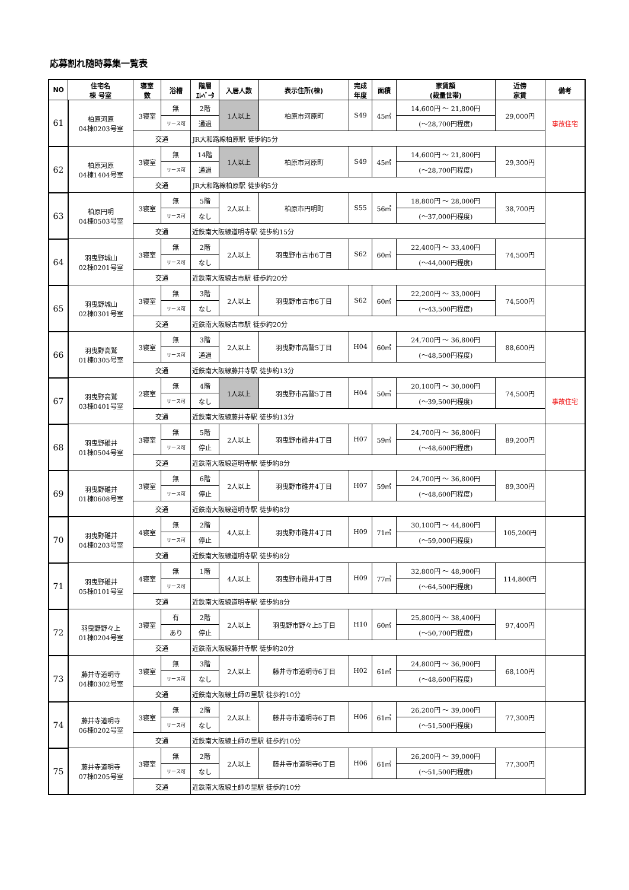応募割れ随時募集一覧表
| NO | 住宅名 棟 号室 | 寝室 数 | 浴槽 | 階層 ｴﾚﾍﾞｰﾀ | 入居人数 | 表示住所(棟) | 完成 年度 | 面積 | 家賃額 (裁量世帯) | 近傍 家賃 | 備考 |
| --- | --- | --- | --- | --- | --- | --- | --- | --- | --- | --- | --- |
| 61 | 柏原河原 04棟0203号室 | 3寝室 | 無 | 2階 | 1人以上 | 柏原市河原町 | S49 | 45㎡ | 14,600円 ～ 21,800円 | 29,000円 | 事故住宅 |
| | | | リース可 | 通過 | | | | | (～28,700円程度) | | |
| | | 交通 | | JR大和路線柏原駅 徒歩約5分 | | | | | | | |
| 62 | 柏原河原 04棟1404号室 | 3寝室 | 無 | 14階 | 1人以上 | 柏原市河原町 | S49 | 45㎡ | 14,600円 ～ 21,800円 | 29,300円 | |
| | | | リース可 | 通過 | | | | | (～28,700円程度) | | |
| | | 交通 | | JR大和路線柏原駅 徒歩約5分 | | | | | | | |
| 63 | 柏原円明 04棟0503号室 | 3寝室 | 無 | 5階 | 2人以上 | 柏原市円明町 | S55 | 56㎡ | 18,800円 ～ 28,000円 | 38,700円 | |
| | | | リース可 | なし | | | | | (～37,000円程度) | | |
| | | 交通 | | 近鉄南大阪線道明寺駅 徒歩約15分 | | | | | | | |
| 64 | 羽曳野城山 02棟0201号室 | 3寝室 | 無 | 2階 | 2人以上 | 羽曳野市古市6丁目 | S62 | 60㎡ | 22,400円 ～ 33,400円 | 74,500円 | |
| | | | リース可 | なし | | | | | (～44,000円程度) | | |
| | | 交通 | | 近鉄南大阪線古市駅 徒歩約20分 | | | | | | | |
| 65 | 羽曳野城山 02棟0301号室 | 3寝室 | 無 | 3階 | 2人以上 | 羽曳野市古市6丁目 | S62 | 60㎡ | 22,200円 ～ 33,000円 | 74,500円 | |
| | | | リース可 | なし | | | | | (～43,500円程度) | | |
| | | 交通 | | 近鉄南大阪線古市駅 徒歩約20分 | | | | | | | |
| 66 | 羽曳野高鷲 01棟0305号室 | 3寝室 | 無 | 3階 | 2人以上 | 羽曳野市高鷲5丁目 | H04 | 60㎡ | 24,700円 ～ 36,800円 | 88,600円 | |
| | | | リース可 | 通過 | | | | | (～48,500円程度) | | |
| | | 交通 | | 近鉄南大阪線藤井寺駅 徒歩約13分 | | | | | | | |
| 67 | 羽曳野高鷲 03棟0401号室 | 2寝室 | 無 | 4階 | 1人以上 | 羽曳野市高鷲5丁目 | H04 | 50㎡ | 20,100円 ～ 30,000円 | 74,500円 | 事故住宅 |
| | | | リース可 | なし | | | | | (～39,500円程度) | | |
| | | 交通 | | 近鉄南大阪線藤井寺駅 徒歩約13分 | | | | | | | |
| 68 | 羽曳野碓井 01棟0504号室 | 3寝室 | 無 | 5階 | 2人以上 | 羽曳野市碓井4丁目 | H07 | 59㎡ | 24,700円 ～ 36,800円 | 89,200円 | |
| | | | リース可 | 停止 | | | | | (～48,600円程度) | | |
| | | 交通 | | 近鉄南大阪線道明寺駅 徒歩約8分 | | | | | | | |
| 69 | 羽曳野碓井 01棟0608号室 | 3寝室 | 無 | 6階 | 2人以上 | 羽曳野市碓井4丁目 | H07 | 59㎡ | 24,700円 ～ 36,800円 | 89,300円 | |
| | | | リース可 | 停止 | | | | | (～48,600円程度) | | |
| | | 交通 | | 近鉄南大阪線道明寺駅 徒歩約8分 | | | | | | | |
| 70 | 羽曳野碓井 04棟0203号室 | 4寝室 | 無 | 2階 | 4人以上 | 羽曳野市碓井4丁目 | H09 | 71㎡ | 30,100円 ～ 44,800円 | 105,200円 | |
| | | | リース可 | 停止 | | | | | (～59,000円程度) | | |
| | | 交通 | | 近鉄南大阪線道明寺駅 徒歩約8分 | | | | | | | |
| 71 | 羽曳野碓井 05棟0101号室 | 4寝室 | 無 | 1階 | 4人以上 | 羽曳野市碓井4丁目 | H09 | 77㎡ | 32,800円 ～ 48,900円 | 114,800円 | |
| | | | リース可 | | | | | | (～64,500円程度) | | |
| | | 交通 | | 近鉄南大阪線道明寺駅 徒歩約8分 | | | | | | | |
| 72 | 羽曳野野々上 01棟0204号室 | 3寝室 | 有 | 2階 | 2人以上 | 羽曳野市野々上5丁目 | H10 | 60㎡ | 25,800円 ～ 38,400円 | 97,400円 | |
| | | | あり | 停止 | | | | | (～50,700円程度) | | |
| | | 交通 | | 近鉄南大阪線藤井寺駅 徒歩約20分 | | | | | | | |
| 73 | 藤井寺道明寺 04棟0302号室 | 3寝室 | 無 | 3階 | 2人以上 | 藤井寺市道明寺6丁目 | H02 | 61㎡ | 24,800円 ～ 36,900円 | 68,100円 | |
| | | | リース可 | なし | | | | | (～48,600円程度) | | |
| | | 交通 | | 近鉄南大阪線土師の里駅 徒歩約10分 | | | | | | | |
| 74 | 藤井寺道明寺 06棟0202号室 | 3寝室 | 無 | 2階 | 2人以上 | 藤井寺市道明寺6丁目 | H06 | 61㎡ | 26,200円 ～ 39,000円 | 77,300円 | |
| | | | リース可 | なし | | | | | (～51,500円程度) | | |
| | | 交通 | | 近鉄南大阪線土師の里駅 徒歩約10分 | | | | | | | |
| 75 | 藤井寺道明寺 07棟0205号室 | 3寝室 | 無 | 2階 | 2人以上 | 藤井寺市道明寺6丁目 | H06 | 61㎡ | 26,200円 ～ 39,000円 | 77,300円 | |
| | | | リース可 | なし | | | | | (～51,500円程度) | | |
| | | 交通 | | 近鉄南大阪線土師の里駅 徒歩約10分 | | | | | | | |